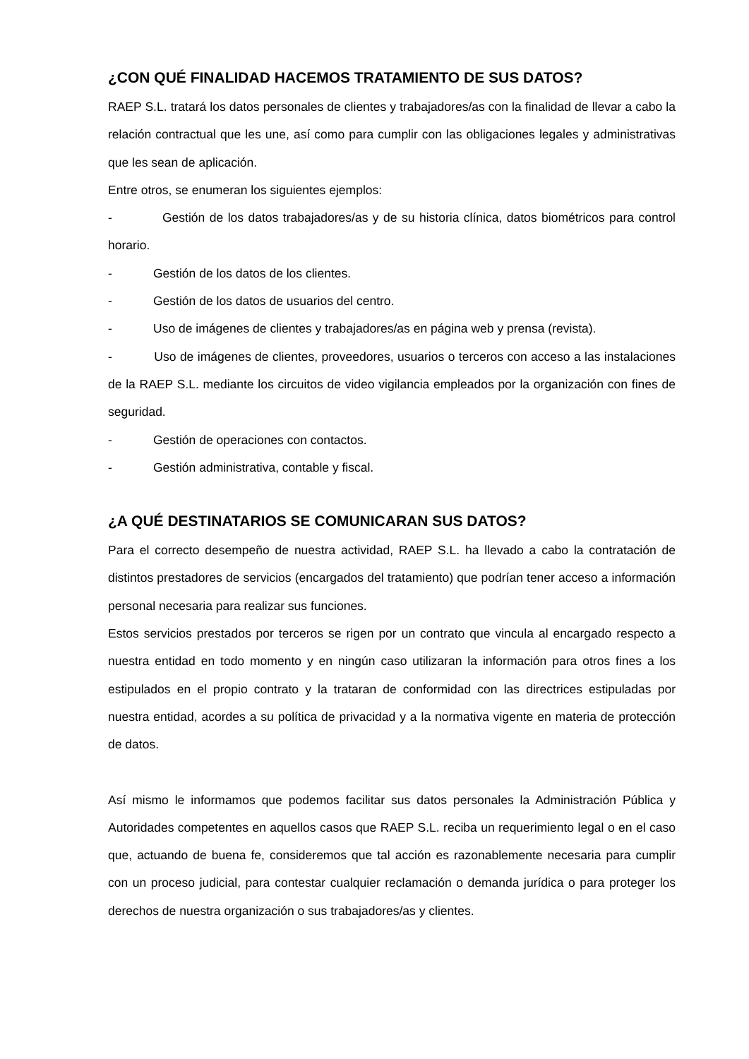¿CON QUÉ FINALIDAD HACEMOS TRATAMIENTO DE SUS DATOS?
RAEP S.L. tratará los datos personales de clientes y trabajadores/as con la finalidad de llevar a cabo la relación contractual que les une, así como para cumplir con las obligaciones legales y administrativas que les sean de aplicación.
Entre otros, se enumeran los siguientes ejemplos:
- Gestión de los datos trabajadores/as y de su historia clínica, datos biométricos para control horario.
- Gestión de los datos de los clientes.
- Gestión de los datos de usuarios del centro.
- Uso de imágenes de clientes y trabajadores/as en página web y prensa (revista).
- Uso de imágenes de clientes, proveedores, usuarios o terceros con acceso a las instalaciones de la RAEP S.L. mediante los circuitos de video vigilancia empleados por la organización con fines de seguridad.
- Gestión de operaciones con contactos.
- Gestión administrativa, contable y fiscal.
¿A QUÉ DESTINATARIOS SE COMUNICARAN SUS DATOS?
Para el correcto desempeño de nuestra actividad, RAEP S.L. ha llevado a cabo la contratación de distintos prestadores de servicios (encargados del tratamiento) que podrían tener acceso a información personal necesaria para realizar sus funciones.
Estos servicios prestados por terceros se rigen por un contrato que vincula al encargado respecto a nuestra entidad en todo momento y en ningún caso utilizaran la información para otros fines a los estipulados en el propio contrato y la trataran de conformidad con las directrices estipuladas por nuestra entidad, acordes a su política de privacidad y a la normativa vigente en materia de protección de datos.
Así mismo le informamos que podemos facilitar sus datos personales la Administración Pública y Autoridades competentes en aquellos casos que RAEP S.L. reciba un requerimiento legal o en el caso que, actuando de buena fe, consideremos que tal acción es razonablemente necesaria para cumplir con un proceso judicial, para contestar cualquier reclamación o demanda jurídica o para proteger los derechos de nuestra organización o sus trabajadores/as y clientes.